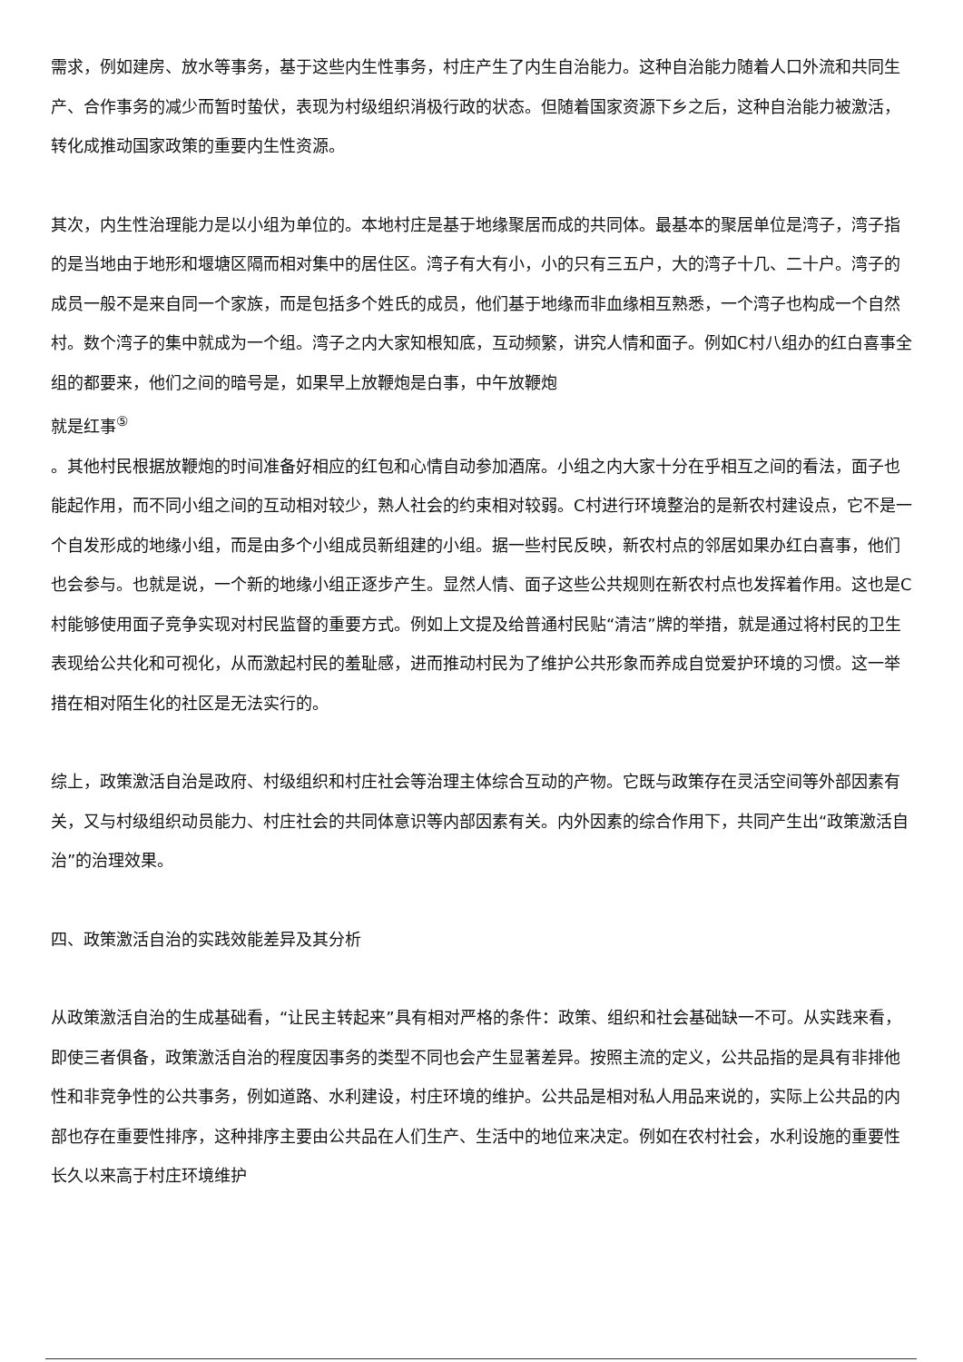需求，例如建房、放水等事务，基于这些内生性事务，村庄产生了内生自治能力。这种自治能力随着人口外流和共同生产、合作事务的减少而暂时蛰伏，表现为村级组织消极行政的状态。但随着国家资源下乡之后，这种自治能力被激活，转化成推动国家政策的重要内生性资源。
其次，内生性治理能力是以小组为单位的。本地村庄是基于地缘聚居而成的共同体。最基本的聚居单位是湾子，湾子指的是当地由于地形和堰塘区隔而相对集中的居住区。湾子有大有小，小的只有三五户，大的湾子十几、二十户。湾子的成员一般不是来自同一个家族，而是包括多个姓氏的成员，他们基于地缘而非血缘相互熟悉，一个湾子也构成一个自然村。数个湾子的集中就成为一个组。湾子之内大家知根知底，互动频繁，讲究人情和面子。例如C村八组办的红白喜事全组的都要来，他们之间的暗号是，如果早上放鞭炮是白事，中午放鞭炮
就是红事<sup>⑤</sup>
。其他村民根据放鞭炮的时间准备好相应的红包和心情自动参加酒席。小组之内大家十分在乎相互之间的看法，面子也能起作用，而不同小组之间的互动相对较少，熟人社会的约束相对较弱。C村进行环境整治的是新农村建设点，它不是一个自发形成的地缘小组，而是由多个小组成员新组建的小组。据一些村民反映，新农村点的邻居如果办红白喜事，他们也会参与。也就是说，一个新的地缘小组正逐步产生。显然人情、面子这些公共规则在新农村点也发挥着作用。这也是C村能够使用面子竞争实现对村民监督的重要方式。例如上文提及给普通村民贴“清洁”牌的举措，就是通过将村民的卫生表现给公共化和可视化，从而激起村民的羞耻感，进而推动村民为了维护公共形象而养成自觉爱护环境的习惯。这一举措在相对陌生化的社区是无法实行的。
综上，政策激活自治是政府、村级组织和村庄社会等治理主体综合互动的产物。它既与政策存在灵活空间等外部因素有关，又与村级组织动员能力、村庄社会的共同体意识等内部因素有关。内外因素的综合作用下，共同产生出“政策激活自治”的治理效果。
四、政策激活自治的实践效能差异及其分析
从政策激活自治的生成基础看，“让民主转起来”具有相对严格的条件：政策、组织和社会基础缺一不可。从实践来看，即使三者俱备，政策激活自治的程度因事务的类型不同也会产生显著差异。按照主流的定义，公共品指的是具有非排他性和非竞争性的公共事务，例如道路、水利建设，村庄环境的维护。公共品是相对私人用品来说的，实际上公共品的内部也存在重要性排序，这种排序主要由公共品在人们生产、生活中的地位来决定。例如在农村社会，水利设施的重要性长久以来高于村庄环境维护